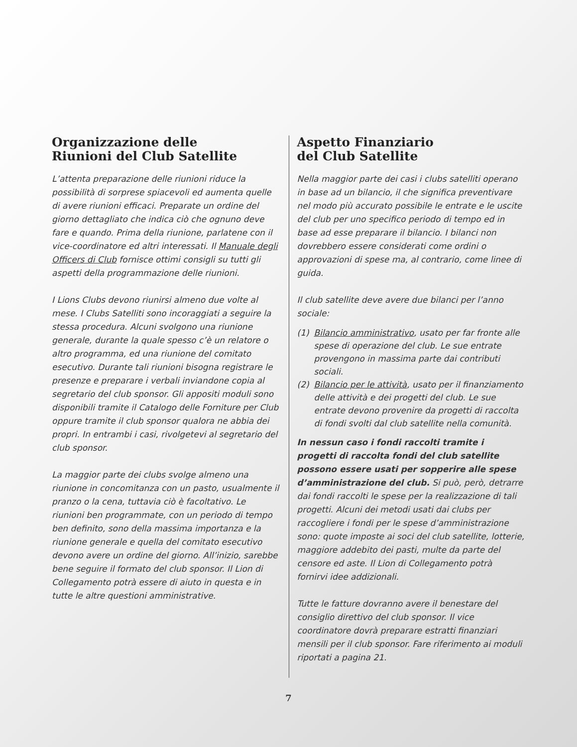Organizzazione delle
Riunioni del Club Satellite
L’attenta preparazione delle riunioni riduce la possibilità di sorprese spiacevoli ed aumenta quelle di avere riunioni efficaci. Preparate un ordine del giorno dettagliato che indica ciò che ognuno deve fare e quando. Prima della riunione, parlatene con il vice-coordinatore ed altri interessati. Il Manuale degli Officers di Club fornisce ottimi consigli su tutti gli aspetti della programmazione delle riunioni.
I Lions Clubs devono riunirsi almeno due volte al mese. I Clubs Satelliti sono incoraggiati a seguire la stessa procedura. Alcuni svolgono una riunione generale, durante la quale spesso c’è un relatore o altro programma, ed una riunione del comitato esecutivo. Durante tali riunioni bisogna registrare le presenze e preparare i verbali inviandone copia al segretario del club sponsor. Gli appositi moduli sono disponibili tramite il Catalogo delle Forniture per Club oppure tramite il club sponsor qualora ne abbia dei propri. In entrambi i casi, rivolgetevi al segretario del club sponsor.
La maggior parte dei clubs svolge almeno una riunione in concomitanza con un pasto, usualmente il pranzo o la cena, tuttavia ciò è facoltativo. Le riunioni ben programmate, con un periodo di tempo ben definito, sono della massima importanza e la riunione generale e quella del comitato esecutivo devono avere un ordine del giorno. All’inizio, sarebbe bene seguire il formato del club sponsor. Il Lion di Collegamento potrà essere di aiuto in questa e in tutte le altre questioni amministrative.
Aspetto Finanziario
del Club Satellite
Nella maggior parte dei casi i clubs satelliti operano in base ad un bilancio, il che significa preventivare nel modo più accurato possibile le entrate e le uscite del club per uno specifico periodo di tempo ed in base ad esse preparare il bilancio. I bilanci non dovrebbero essere considerati come ordini o approvazioni di spese ma, al contrario, come linee di guida.
Il club satellite deve avere due bilanci per l’anno sociale:
(1) Bilancio amministrativo, usato per far fronte alle spese di operazione del club. Le sue entrate provengono in massima parte dai contributi sociali.
(2) Bilancio per le attività, usato per il finanziamento delle attività e dei progetti del club. Le sue entrate devono provenire da progetti di raccolta di fondi svolti dal club satellite nella comunità.
In nessun caso i fondi raccolti tramite i progetti di raccolta fondi del club satellite possono essere usati per sopperire alle spese d’amministrazione del club. Si può, però, detrarre dai fondi raccolti le spese per la realizzazione di tali progetti. Alcuni dei metodi usati dai clubs per raccogliere i fondi per le spese d’amministrazione sono: quote imposte ai soci del club satellite, lotterie, maggiore addebito dei pasti, multe da parte del censore ed aste. Il Lion di Collegamento potrà fornirvi idee addizionali.
Tutte le fatture dovranno avere il benestare del consiglio direttivo del club sponsor. Il vice coordinatore dovrà preparare estratti finanziari mensili per il club sponsor. Fare riferimento ai moduli riportati a pagina 21.
7